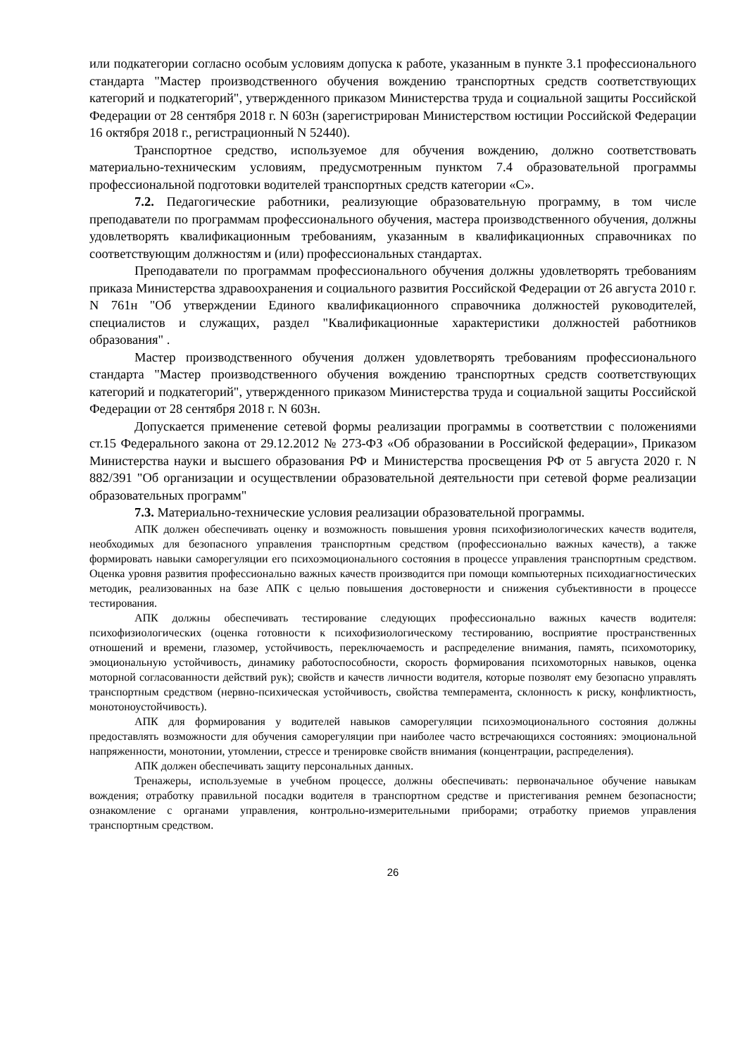или подкатегории согласно особым условиям допуска к работе, указанным в пункте 3.1 профессионального стандарта "Мастер производственного обучения вождению транспортных средств соответствующих категорий и подкатегорий", утвержденного приказом Министерства труда и социальной защиты Российской Федерации от 28 сентября 2018 г. N 603н (зарегистрирован Министерством юстиции Российской Федерации 16 октября 2018 г., регистрационный N 52440).
Транспортное средство, используемое для обучения вождению, должно соответствовать материально-техническим условиям, предусмотренным пунктом 7.4 образовательной программы профессиональной подготовки водителей транспортных средств категории «С».
7.2. Педагогические работники, реализующие образовательную программу, в том числе преподаватели по программам профессионального обучения, мастера производственного обучения, должны удовлетворять квалификационным требованиям, указанным в квалификационных справочниках по соответствующим должностям и (или) профессиональных стандартах.
Преподаватели по программам профессионального обучения должны удовлетворять требованиям приказа Министерства здравоохранения и социального развития Российской Федерации от 26 августа 2010 г. N 761н "Об утверждении Единого квалификационного справочника должностей руководителей, специалистов и служащих, раздел "Квалификационные характеристики должностей работников образования" .
Мастер производственного обучения должен удовлетворять требованиям профессионального стандарта "Мастер производственного обучения вождению транспортных средств соответствующих категорий и подкатегорий", утвержденного приказом Министерства труда и социальной защиты Российской Федерации от 28 сентября 2018 г. N 603н.
Допускается применение сетевой формы реализации программы в соответствии с положениями ст.15 Федерального закона от 29.12.2012 № 273-ФЗ «Об образовании в Российской федерации», Приказом Министерства науки и высшего образования РФ и Министерства просвещения РФ от 5 августа 2020 г. N 882/391 "Об организации и осуществлении образовательной деятельности при сетевой форме реализации образовательных программ"
7.3. Материально-технические условия реализации образовательной программы.
АПК должен обеспечивать оценку и возможность повышения уровня психофизиологических качеств водителя, необходимых для безопасного управления транспортным средством (профессионально важных качеств), а также формировать навыки саморегуляции его психоэмоционального состояния в процессе управления транспортным средством. Оценка уровня развития профессионально важных качеств производится при помощи компьютерных психодиагностических методик, реализованных на базе АПК с целью повышения достоверности и снижения субъективности в процессе тестирования.
АПК должны обеспечивать тестирование следующих профессионально важных качеств водителя: психофизиологических (оценка готовности к психофизиологическому тестированию, восприятие пространственных отношений и времени, глазомер, устойчивость, переключаемость и распределение внимания, память, психомоторику, эмоциональную устойчивость, динамику работоспособности, скорость формирования психомоторных навыков, оценка моторной согласованности действий рук); свойств и качеств личности водителя, которые позволят ему безопасно управлять транспортным средством (нервно-психическая устойчивость, свойства темперамента, склонность к риску, конфликтность, монотоноустойчивость).
АПК для формирования у водителей навыков саморегуляции психоэмоционального состояния должны предоставлять возможности для обучения саморегуляции при наиболее часто встречающихся состояниях: эмоциональной напряженности, монотонии, утомлении, стрессе и тренировке свойств внимания (концентрации, распределения).
АПК должен обеспечивать защиту персональных данных.
Тренажеры, используемые в учебном процессе, должны обеспечивать: первоначальное обучение навыкам вождения; отработку правильной посадки водителя в транспортном средстве и пристегивания ремнем безопасности; ознакомление с органами управления, контрольно-измерительными приборами; отработку приемов управления транспортным средством.
26